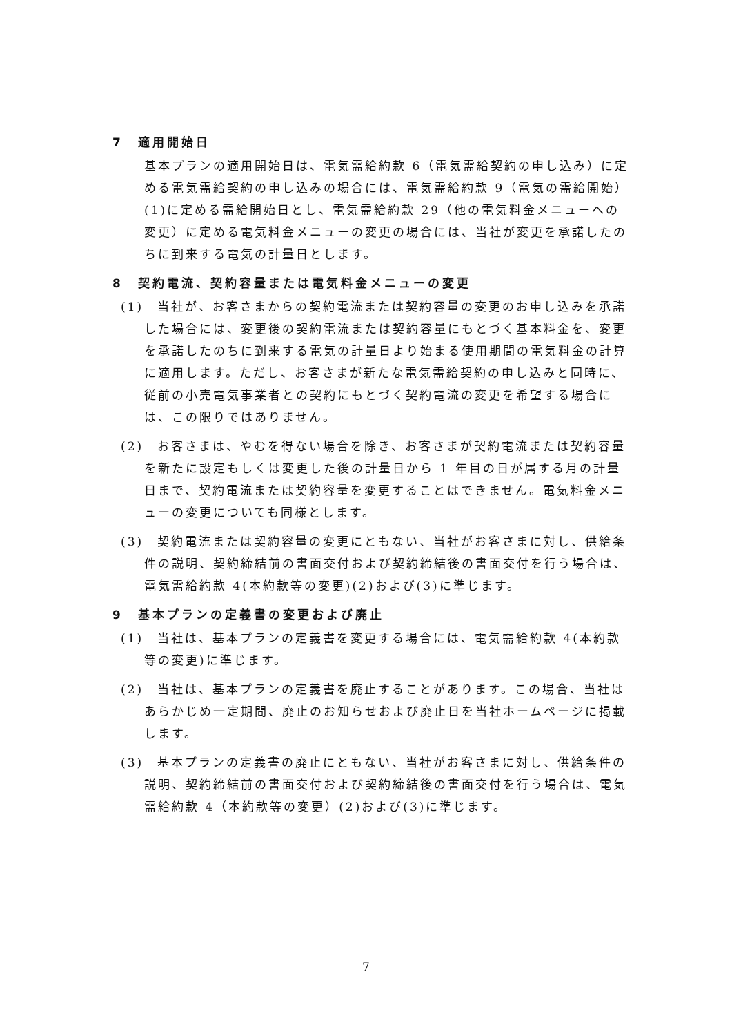7　適用開始日
基本プランの適用開始日は、電気需給約款 6（電気需給契約の申し込み）に定める電気需給契約の申し込みの場合には、電気需給約款 9（電気の需給開始）(1)に定める需給開始日とし、電気需給約款 29（他の電気料金メニューへの変更）に定める電気料金メニューの変更の場合には、当社が変更を承諾したのちに到来する電気の計量日とします。
8　契約電流、契約容量または電気料金メニューの変更
(1)　当社が、お客さまからの契約電流または契約容量の変更のお申し込みを承諾した場合には、変更後の契約電流または契約容量にもとづく基本料金を、変更を承諾したのちに到来する電気の計量日より始まる使用期間の電気料金の計算に適用します。ただし、お客さまが新たな電気需給契約の申し込みと同時に、従前の小売電気事業者との契約にもとづく契約電流の変更を希望する場合には、この限りではありません。
(2)　お客さまは、やむを得ない場合を除き、お客さまが契約電流または契約容量を新たに設定もしくは変更した後の計量日から 1 年目の日が属する月の計量日まで、契約電流または契約容量を変更することはできません。電気料金メニューの変更についても同様とします。
(3)　契約電流または契約容量の変更にともない、当社がお客さまに対し、供給条件の説明、契約締結前の書面交付および契約締結後の書面交付を行う場合は、電気需給約款 4(本約款等の変更)(2)および(3)に準じます。
9　基本プランの定義書の変更および廃止
(1)　当社は、基本プランの定義書を変更する場合には、電気需給約款 4(本約款等の変更)に準じます。
(2)　当社は、基本プランの定義書を廃止することがあります。この場合、当社はあらかじめ一定期間、廃止のお知らせおよび廃止日を当社ホームページに掲載します。
(3)　基本プランの定義書の廃止にともない、当社がお客さまに対し、供給条件の説明、契約締結前の書面交付および契約締結後の書面交付を行う場合は、電気需給約款 4（本約款等の変更）(2)および(3)に準じます。
7